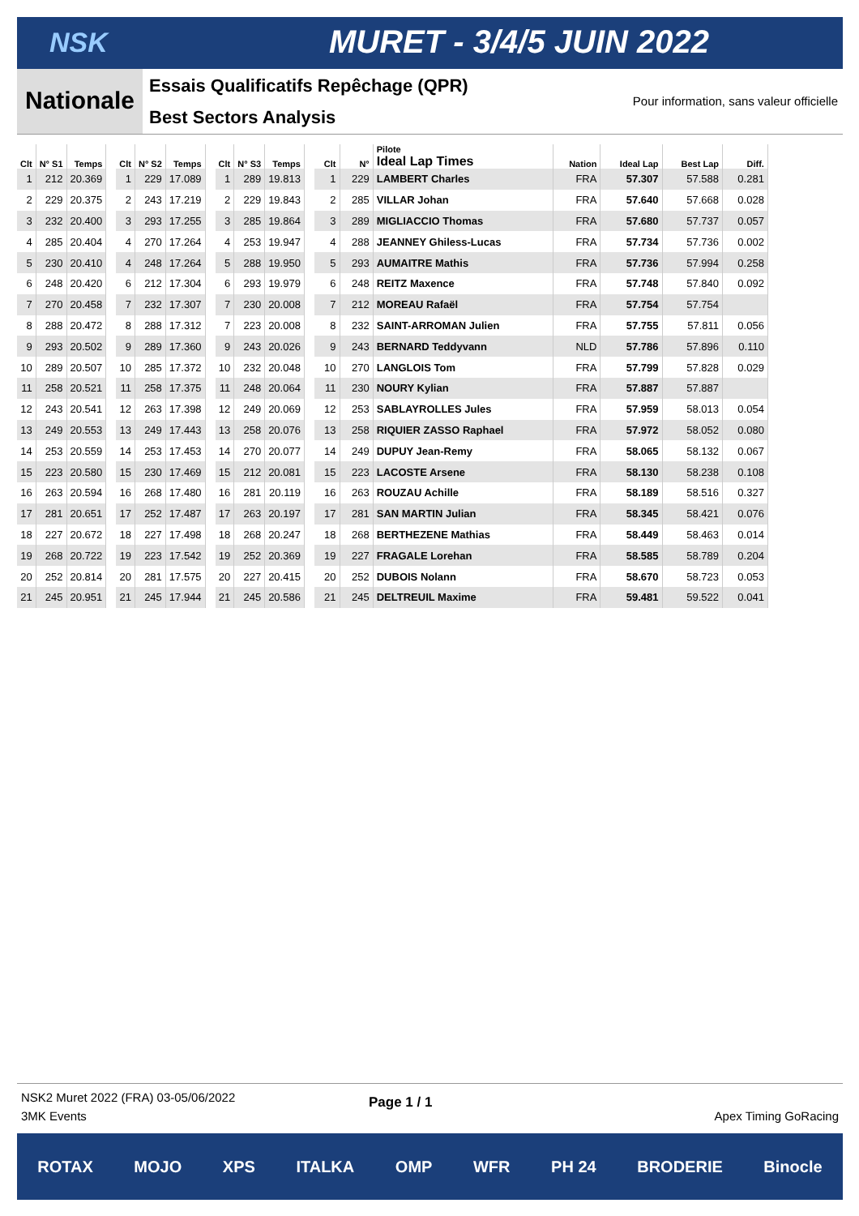NSK MURET - 3/4/5 JUIN 2022
Nationale
Essais Qualificatifs Repêchage (QPR)
Best Sectors Analysis
Pour information, sans valeur officielle
| Clt | N° S1 | Temps |
| --- | --- | --- |
| 1 | 212 | 20.369 |
| 2 | 229 | 20.375 |
| 3 | 232 | 20.400 |
| 4 | 285 | 20.404 |
| 5 | 230 | 20.410 |
| 6 | 248 | 20.420 |
| 7 | 270 | 20.458 |
| 8 | 288 | 20.472 |
| 9 | 293 | 20.502 |
| 10 | 289 | 20.507 |
| 11 | 258 | 20.521 |
| 12 | 243 | 20.541 |
| 13 | 249 | 20.553 |
| 14 | 253 | 20.559 |
| 15 | 223 | 20.580 |
| 16 | 263 | 20.594 |
| 17 | 281 | 20.651 |
| 18 | 227 | 20.672 |
| 19 | 268 | 20.722 |
| 20 | 252 | 20.814 |
| 21 | 245 | 20.951 |
| Clt | N° S2 | Temps |
| --- | --- | --- |
| 1 | 229 | 17.089 |
| 2 | 243 | 17.219 |
| 3 | 293 | 17.255 |
| 4 | 270 | 17.264 |
| 4 | 248 | 17.264 |
| 6 | 212 | 17.304 |
| 7 | 232 | 17.307 |
| 8 | 288 | 17.312 |
| 9 | 289 | 17.360 |
| 10 | 285 | 17.372 |
| 11 | 258 | 17.375 |
| 12 | 263 | 17.398 |
| 13 | 249 | 17.443 |
| 14 | 253 | 17.453 |
| 15 | 230 | 17.469 |
| 16 | 268 | 17.480 |
| 17 | 252 | 17.487 |
| 18 | 227 | 17.498 |
| 19 | 223 | 17.542 |
| 20 | 281 | 17.575 |
| 21 | 245 | 17.944 |
| Clt | N° S3 | Temps |
| --- | --- | --- |
| 1 | 289 | 19.813 |
| 2 | 229 | 19.843 |
| 3 | 285 | 19.864 |
| 4 | 253 | 19.947 |
| 5 | 288 | 19.950 |
| 6 | 293 | 19.979 |
| 7 | 230 | 20.008 |
| 7 | 223 | 20.008 |
| 9 | 243 | 20.026 |
| 10 | 232 | 20.048 |
| 11 | 248 | 20.064 |
| 12 | 249 | 20.069 |
| 13 | 258 | 20.076 |
| 14 | 270 | 20.077 |
| 15 | 212 | 20.081 |
| 16 | 281 | 20.119 |
| 17 | 263 | 20.197 |
| 18 | 268 | 20.247 |
| 19 | 252 | 20.369 |
| 20 | 227 | 20.415 |
| 21 | 245 | 20.586 |
| Clt | N° | Pilote Ideal Lap Times | Nation | Ideal Lap | Best Lap | Diff. |
| --- | --- | --- | --- | --- | --- | --- |
| 1 | 229 | LAMBERT Charles | FRA | 57.307 | 57.588 | 0.281 |
| 2 | 285 | VILLAR Johan | FRA | 57.640 | 57.668 | 0.028 |
| 3 | 289 | MIGLIACCIO Thomas | FRA | 57.680 | 57.737 | 0.057 |
| 4 | 288 | JEANNEY Ghiless-Lucas | FRA | 57.734 | 57.736 | 0.002 |
| 5 | 293 | AUMAITRE Mathis | FRA | 57.736 | 57.994 | 0.258 |
| 6 | 248 | REITZ Maxence | FRA | 57.748 | 57.840 | 0.092 |
| 7 | 212 | MOREAU Rafaël | FRA | 57.754 | 57.754 | |
| 8 | 232 | SAINT-ARROMAN Julien | FRA | 57.755 | 57.811 | 0.056 |
| 9 | 243 | BERNARD Teddyvann | NLD | 57.786 | 57.896 | 0.110 |
| 10 | 270 | LANGLOIS Tom | FRA | 57.799 | 57.828 | 0.029 |
| 11 | 230 | NOURY Kylian | FRA | 57.887 | 57.887 | |
| 12 | 253 | SABLAYROLLES Jules | FRA | 57.959 | 58.013 | 0.054 |
| 13 | 258 | RIQUIER ZASSO Raphael | FRA | 57.972 | 58.052 | 0.080 |
| 14 | 249 | DUPUY Jean-Remy | FRA | 58.065 | 58.132 | 0.067 |
| 15 | 223 | LACOSTE Arsene | FRA | 58.130 | 58.238 | 0.108 |
| 16 | 263 | ROUZAU Achille | FRA | 58.189 | 58.516 | 0.327 |
| 17 | 281 | SAN MARTIN Julian | FRA | 58.345 | 58.421 | 0.076 |
| 18 | 268 | BERTHEZENE Mathias | FRA | 58.449 | 58.463 | 0.014 |
| 19 | 227 | FRAGALE Lorehan | FRA | 58.585 | 58.789 | 0.204 |
| 20 | 252 | DUBOIS Nolann | FRA | 58.670 | 58.723 | 0.053 |
| 21 | 245 | DELTREUIL Maxime | FRA | 59.481 | 59.522 | 0.041 |
NSK2 Muret 2022 (FRA) 03-05/06/2022
3MK Events Page 1 / 1 Apex Timing GoRacing
ROTAX MOJO XPS ITALKA OMP WFR PH 24 BRODERIE Binocle